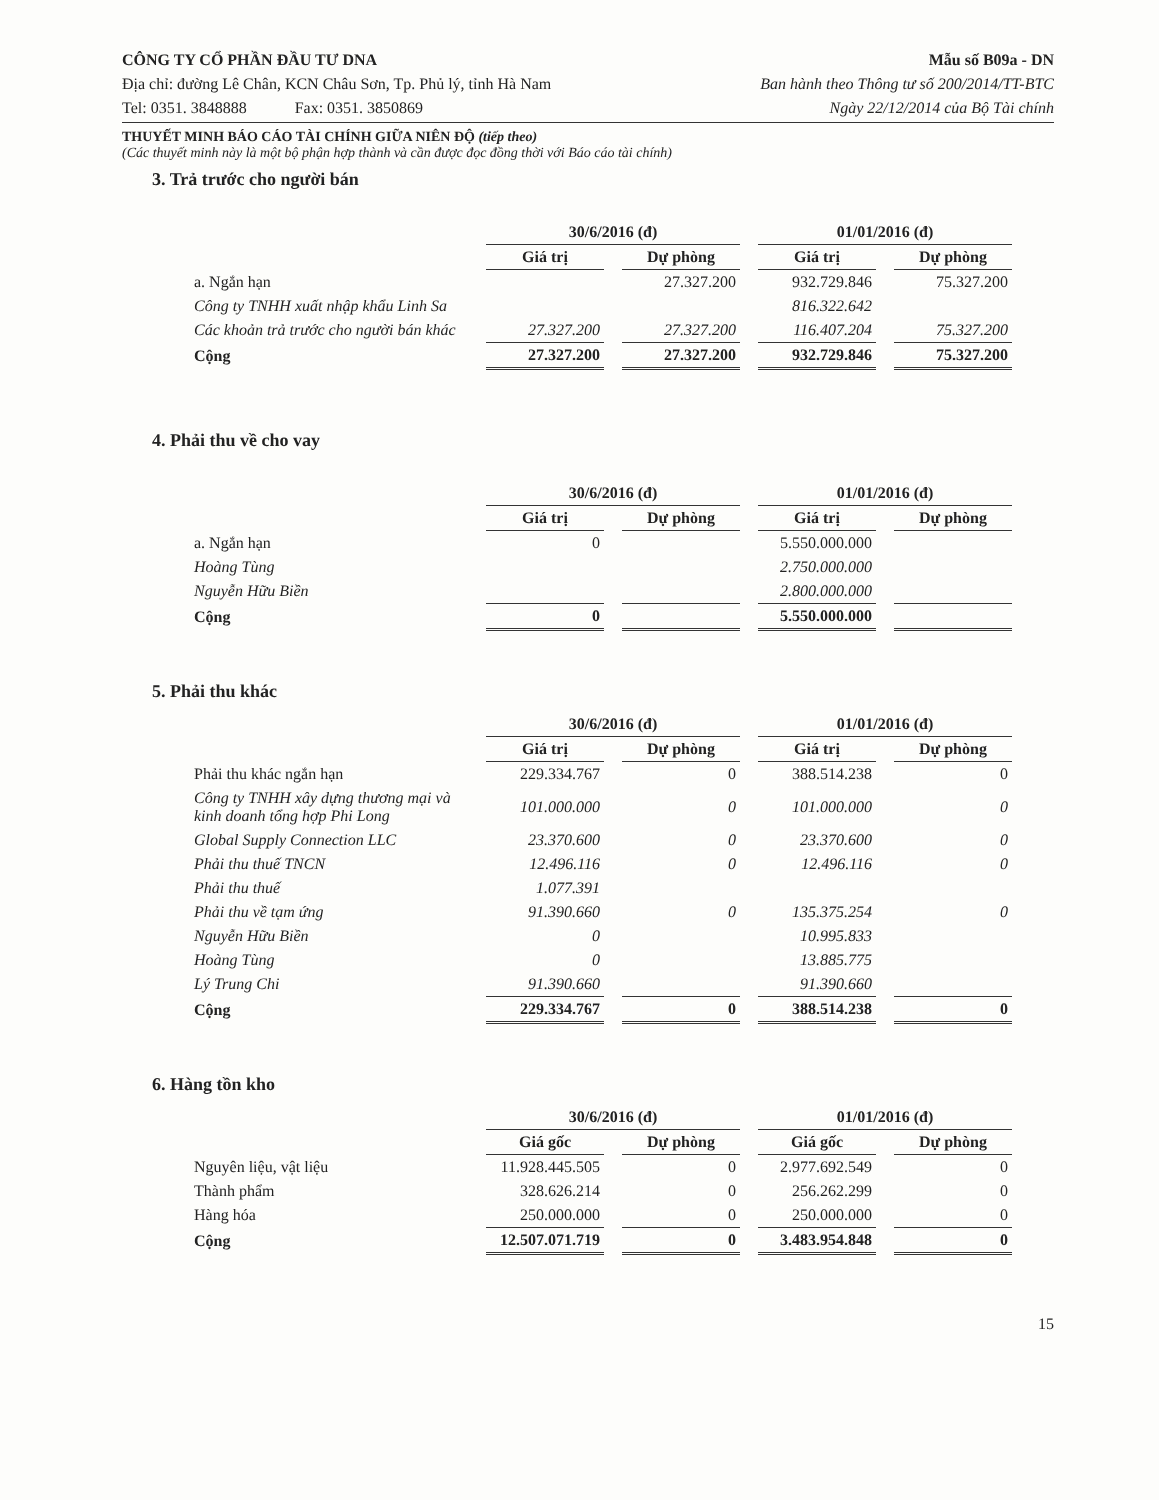CÔNG TY CỔ PHẦN ĐẦU TƯ DNA Mẫu số B09a - DN
Địa chỉ: đường Lê Chân, KCN Châu Sơn, Tp. Phủ lý, tỉnh Hà Nam Ban hành theo Thông tư số 200/2014/TT-BTC
Tel: 0351. 3848888 Fax: 0351. 3850869 Ngày 22/12/2014 của Bộ Tài chính
THUYẾT MINH BÁO CÁO TÀI CHÍNH GIỮA NIÊN ĐỘ (tiếp theo)
(Các thuyết minh này là một bộ phận hợp thành và cần được đọc đồng thời với Báo cáo tài chính)
3. Trả trước cho người bán
| | 30/6/2016 (đ) | | 01/01/2016 (đ) | |
| --- | --- | --- | --- | --- |
| | Giá trị | Dự phòng | Giá trị | Dự phòng |
| a. Ngắn hạn | | 27.327.200 | 932.729.846 | 75.327.200 |
| Công ty TNHH xuất nhập khẩu Linh Sa | | | 816.322.642 | |
| Các khoản trả trước cho người bán khác | 27.327.200 | 27.327.200 | 116.407.204 | 75.327.200 |
| Cộng | 27.327.200 | 27.327.200 | 932.729.846 | 75.327.200 |
4. Phải thu về cho vay
| | 30/6/2016 (đ) | | 01/01/2016 (đ) | |
| --- | --- | --- | --- | --- |
| | Giá trị | Dự phòng | Giá trị | Dự phòng |
| a. Ngắn hạn | 0 | | 5.550.000.000 | |
| Hoàng Tùng | | | 2.750.000.000 | |
| Nguyễn Hữu Biền | | | 2.800.000.000 | |
| Cộng | 0 | | 5.550.000.000 | |
5. Phải thu khác
| | 30/6/2016 (đ) | | 01/01/2016 (đ) | |
| --- | --- | --- | --- | --- |
| | Giá trị | Dự phòng | Giá trị | Dự phòng |
| Phải thu khác ngắn hạn | 229.334.767 | 0 | 388.514.238 | 0 |
| Công ty TNHH xây dựng thương mại và kinh doanh tổng hợp Phi Long | 101.000.000 | 0 | 101.000.000 | 0 |
| Global Supply Connection LLC | 23.370.600 | 0 | 23.370.600 | 0 |
| Phải thu thuế TNCN | 12.496.116 | 0 | 12.496.116 | 0 |
| Phải thu thuế | 1.077.391 | | | |
| Phải thu về tạm ứng | 91.390.660 | 0 | 135.375.254 | 0 |
| Nguyễn Hữu Biền | 0 | | 10.995.833 | |
| Hoàng Tùng | 0 | | 13.885.775 | |
| Lý Trung Chi | 91.390.660 | | 91.390.660 | |
| Cộng | 229.334.767 | 0 | 388.514.238 | 0 |
6. Hàng tồn kho
| | 30/6/2016 (đ) | | 01/01/2016 (đ) | |
| --- | --- | --- | --- | --- |
| | Giá gốc | Dự phòng | Giá gốc | Dự phòng |
| Nguyên liệu, vật liệu | 11.928.445.505 | 0 | 2.977.692.549 | 0 |
| Thành phẩm | 328.626.214 | 0 | 256.262.299 | 0 |
| Hàng hóa | 250.000.000 | 0 | 250.000.000 | 0 |
| Cộng | 12.507.071.719 | 0 | 3.483.954.848 | 0 |
15